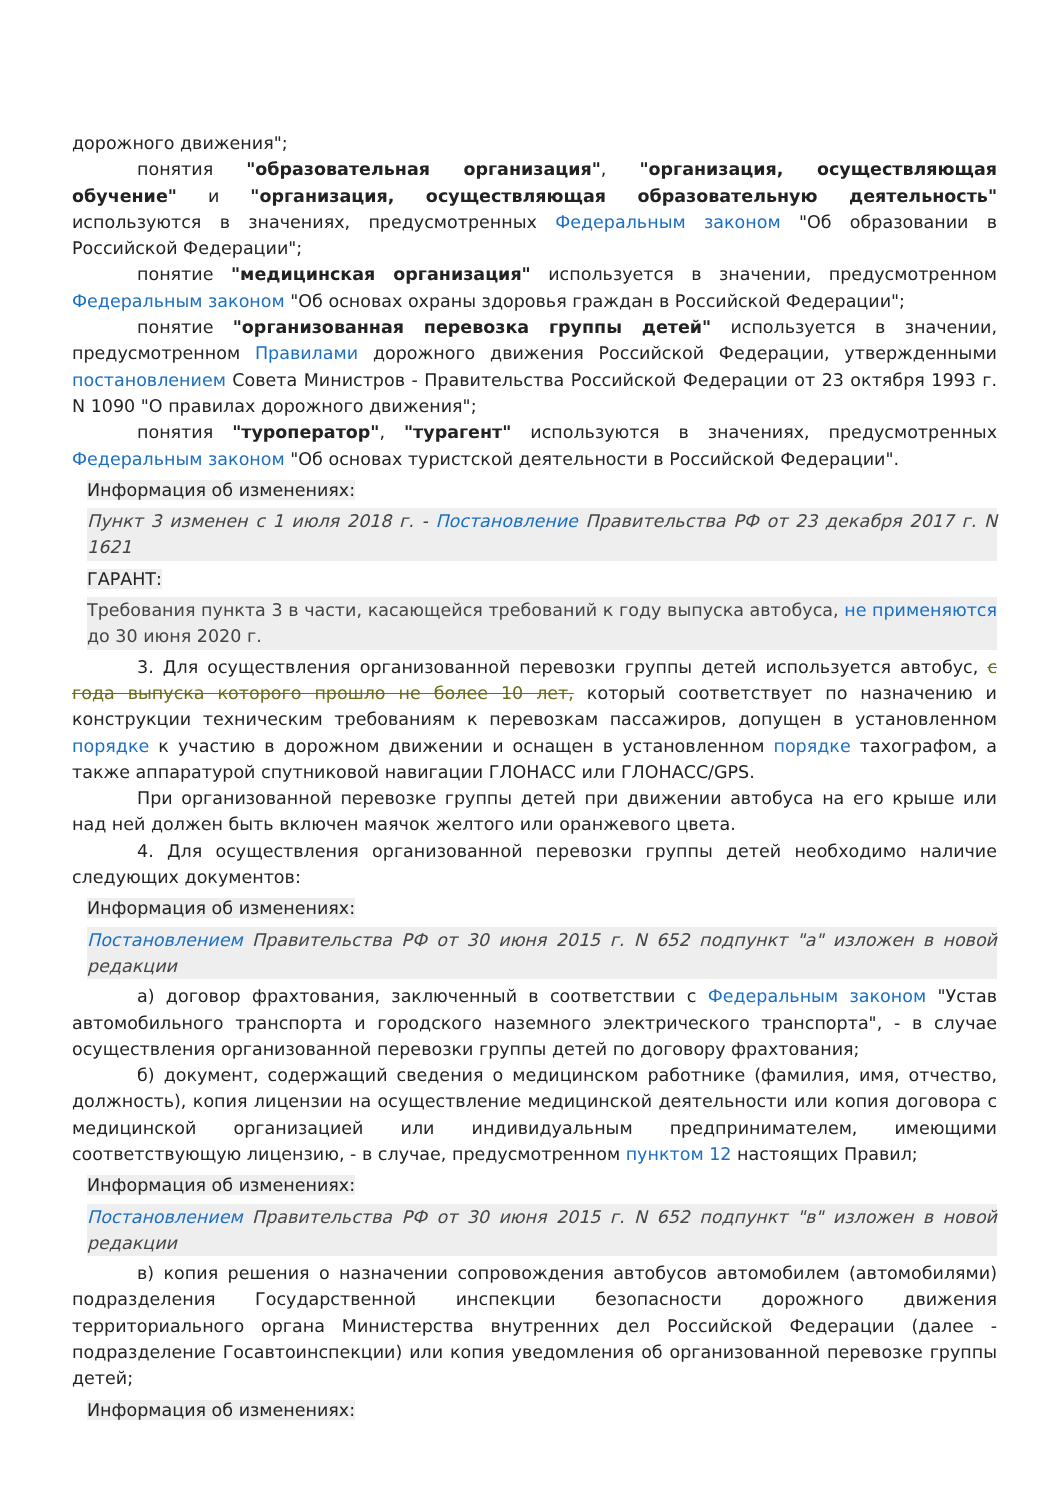дорожного движения";
понятия "образовательная организация", "организация, осуществляющая обучение" и "организация, осуществляющая образовательную деятельность" используются в значениях, предусмотренных Федеральным законом "Об образовании в Российской Федерации";
понятие "медицинская организация" используется в значении, предусмотренном Федеральным законом "Об основах охраны здоровья граждан в Российской Федерации";
понятие "организованная перевозка группы детей" используется в значении, предусмотренном Правилами дорожного движения Российской Федерации, утвержденными постановлением Совета Министров - Правительства Российской Федерации от 23 октября 1993 г. N 1090 "О правилах дорожного движения";
понятия "туроператор", "турагент" используются в значениях, предусмотренных Федеральным законом "Об основах туристской деятельности в Российской Федерации".
Информация об изменениях:
Пункт 3 изменен с 1 июля 2018 г. - Постановление Правительства РФ от 23 декабря 2017 г. N 1621
ГАРАНТ:
Требования пункта 3 в части, касающейся требований к году выпуска автобуса, не применяются до 30 июня 2020 г.
3. Для осуществления организованной перевозки группы детей используется автобус, с года выпуска которого прошло не более 10 лет, который соответствует по назначению и конструкции техническим требованиям к перевозкам пассажиров, допущен в установленном порядке к участию в дорожном движении и оснащен в установленном порядке тахографом, а также аппаратурой спутниковой навигации ГЛОНАСС или ГЛОНАСС/GPS.
При организованной перевозке группы детей при движении автобуса на его крыше или над ней должен быть включен маячок желтого или оранжевого цвета.
4. Для осуществления организованной перевозки группы детей необходимо наличие следующих документов:
Информация об изменениях:
Постановлением Правительства РФ от 30 июня 2015 г. N 652 подпункт "а" изложен в новой редакции
а) договор фрахтования, заключенный в соответствии с Федеральным законом "Устав автомобильного транспорта и городского наземного электрического транспорта", - в случае осуществления организованной перевозки группы детей по договору фрахтования;
б) документ, содержащий сведения о медицинском работнике (фамилия, имя, отчество, должность), копия лицензии на осуществление медицинской деятельности или копия договора с медицинской организацией или индивидуальным предпринимателем, имеющими соответствующую лицензию, - в случае, предусмотренном пунктом 12 настоящих Правил;
Информация об изменениях:
Постановлением Правительства РФ от 30 июня 2015 г. N 652 подпункт "в" изложен в новой редакции
в) копия решения о назначении сопровождения автобусов автомобилем (автомобилями) подразделения Государственной инспекции безопасности дорожного движения территориального органа Министерства внутренних дел Российской Федерации (далее - подразделение Госавтоинспекции) или копия уведомления об организованной перевозке группы детей;
Информация об изменениях: